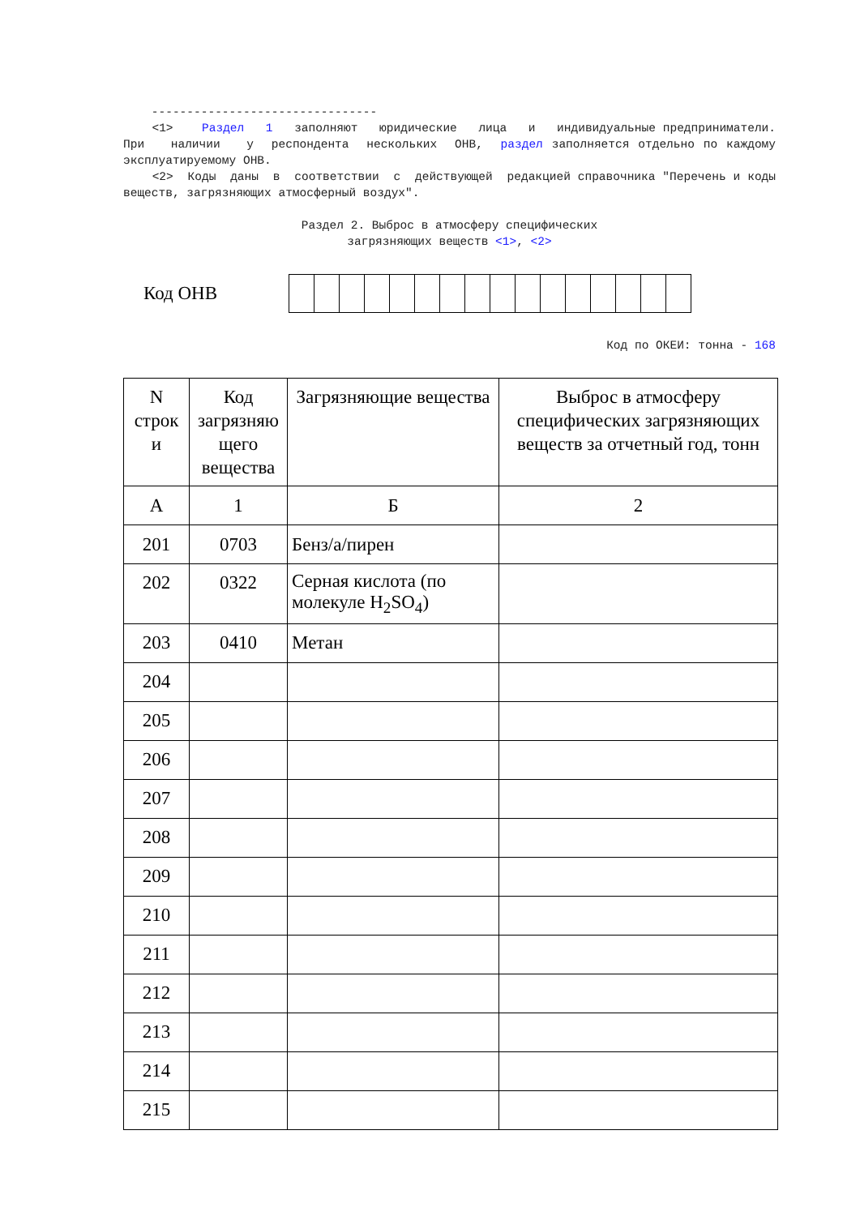-------------------------------- <1> Раздел 1 заполняют юридические лица и индивидуальные предприниматели. При наличии у респондента нескольких ОНВ, раздел заполняется отдельно по каждому эксплуатируемому ОНВ. <2> Коды даны в соответствии с действующей редакцией справочника "Перечень и коды веществ, загрязняющих атмосферный воздух".
Раздел 2. Выброс в атмосферу специфических загрязняющих веществ <1>, <2>
Код ОНВ
Код по ОКЕИ: тонна - 168
| N строк и | Код загрязняю щего вещества | Загрязняющие вещества | Выброс в атмосферу специфических загрязняющих веществ за отчетный год, тонн |
| --- | --- | --- | --- |
| А | 1 | Б | 2 |
| 201 | 0703 | Бенз/а/пирен | |
| 202 | 0322 | Серная кислота (по молекуле H<sub>2</sub>SO<sub>4</sub>) | |
| 203 | 0410 | Метан | |
| 204 | | | |
| 205 | | | |
| 206 | | | |
| 207 | | | |
| 208 | | | |
| 209 | | | |
| 210 | | | |
| 211 | | | |
| 212 | | | |
| 213 | | | |
| 214 | | | |
| 215 | | | |